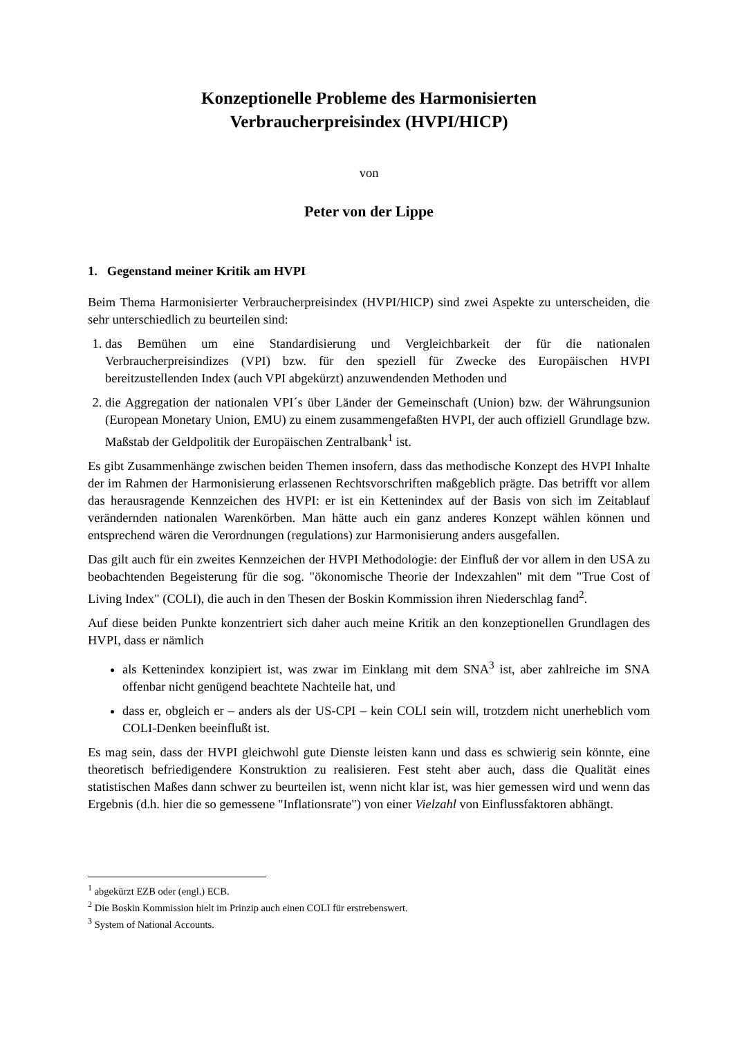Konzeptionelle Probleme des Harmonisierten
Verbraucherpreisindex (HVPI/HICP)
von
Peter von der Lippe
1. Gegenstand meiner Kritik am HVPI
Beim Thema Harmonisierter Verbraucherpreisindex (HVPI/HICP) sind zwei Aspekte zu unterscheiden, die sehr unterschiedlich zu beurteilen sind:
1. das Bemühen um eine Standardisierung und Vergleichbarkeit der für die nationalen Verbraucherpreisindizes (VPI) bzw. für den speziell für Zwecke des Europäischen HVPI bereitzustellenden Index (auch VPI abgekürzt) anzuwendenden Methoden und
2. die Aggregation der nationalen VPI´s über Länder der Gemeinschaft (Union) bzw. der Währungsunion (European Monetary Union, EMU) zu einem zusammengefaßten HVPI, der auch offiziell Grundlage bzw. Maßstab der Geldpolitik der Europäischen Zentralbank<sup>1</sup> ist.
Es gibt Zusammenhänge zwischen beiden Themen insofern, dass das methodische Konzept des HVPI Inhalte der im Rahmen der Harmonisierung erlassenen Rechtsvorschriften maßgeblich prägte. Das betrifft vor allem das herausragende Kennzeichen des HVPI: er ist ein Kettenindex auf der Basis von sich im Zeitablauf verändernden nationalen Warenkörben. Man hätte auch ein ganz anderes Konzept wählen können und entsprechend wären die Verordnungen (regulations) zur Harmonisierung anders ausgefallen.
Das gilt auch für ein zweites Kennzeichen der HVPI Methodologie: der Einfluß der vor allem in den USA zu beobachtenden Begeisterung für die sog. "ökonomische Theorie der Indexzahlen" mit dem "True Cost of Living Index" (COLI), die auch in den Thesen der Boskin Kommission ihren Niederschlag fand<sup>2</sup>.
Auf diese beiden Punkte konzentriert sich daher auch meine Kritik an den konzeptionellen Grundlagen des HVPI, dass er nämlich
als Kettenindex konzipiert ist, was zwar im Einklang mit dem SNA<sup>3</sup> ist, aber zahlreiche im SNA offenbar nicht genügend beachtete Nachteile hat, und
dass er, obgleich er – anders als der US-CPI – kein COLI sein will, trotzdem nicht unerheblich vom COLI-Denken beeinflußt ist.
Es mag sein, dass der HVPI gleichwohl gute Dienste leisten kann und dass es schwierig sein könnte, eine theoretisch befriedigendere Konstruktion zu realisieren. Fest steht aber auch, dass die Qualität eines statistischen Maßes dann schwer zu beurteilen ist, wenn nicht klar ist, was hier gemessen wird und wenn das Ergebnis (d.h. hier die so gemessene "Inflationsrate") von einer Vielzahl von Einflussfaktoren abhängt.
<sup>1</sup> abgekürzt EZB oder (engl.) ECB.
<sup>2</sup> Die Boskin Kommission hielt im Prinzip auch einen COLI für erstrebenswert.
<sup>3</sup> System of National Accounts.